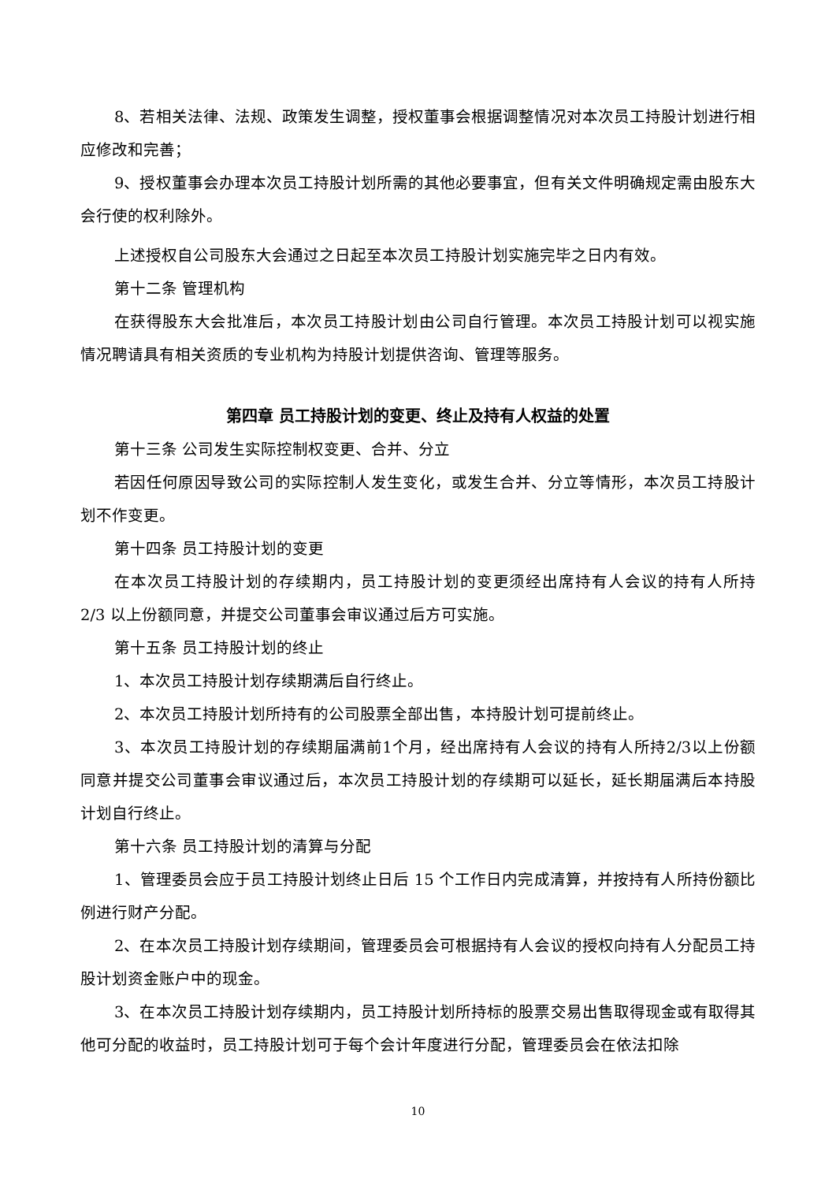8、若相关法律、法规、政策发生调整，授权董事会根据调整情况对本次员工持股计划进行相应修改和完善；
9、授权董事会办理本次员工持股计划所需的其他必要事宜，但有关文件明确规定需由股东大会行使的权利除外。
上述授权自公司股东大会通过之日起至本次员工持股计划实施完毕之日内有效。
第十二条 管理机构
在获得股东大会批准后，本次员工持股计划由公司自行管理。本次员工持股计划可以视实施情况聘请具有相关资质的专业机构为持股计划提供咨询、管理等服务。
第四章 员工持股计划的变更、终止及持有人权益的处置
第十三条 公司发生实际控制权变更、合并、分立
若因任何原因导致公司的实际控制人发生变化，或发生合并、分立等情形，本次员工持股计划不作变更。
第十四条 员工持股计划的变更
在本次员工持股计划的存续期内，员工持股计划的变更须经出席持有人会议的持有人所持 2/3 以上份额同意，并提交公司董事会审议通过后方可实施。
第十五条 员工持股计划的终止
1、本次员工持股计划存续期满后自行终止。
2、本次员工持股计划所持有的公司股票全部出售，本持股计划可提前终止。
3、本次员工持股计划的存续期届满前1个月，经出席持有人会议的持有人所持2/3以上份额同意并提交公司董事会审议通过后，本次员工持股计划的存续期可以延长，延长期届满后本持股计划自行终止。
第十六条 员工持股计划的清算与分配
1、管理委员会应于员工持股计划终止日后 15 个工作日内完成清算，并按持有人所持份额比例进行财产分配。
2、在本次员工持股计划存续期间，管理委员会可根据持有人会议的授权向持有人分配员工持股计划资金账户中的现金。
3、在本次员工持股计划存续期内，员工持股计划所持标的股票交易出售取得现金或有取得其他可分配的收益时，员工持股计划可于每个会计年度进行分配，管理委员会在依法扣除
10